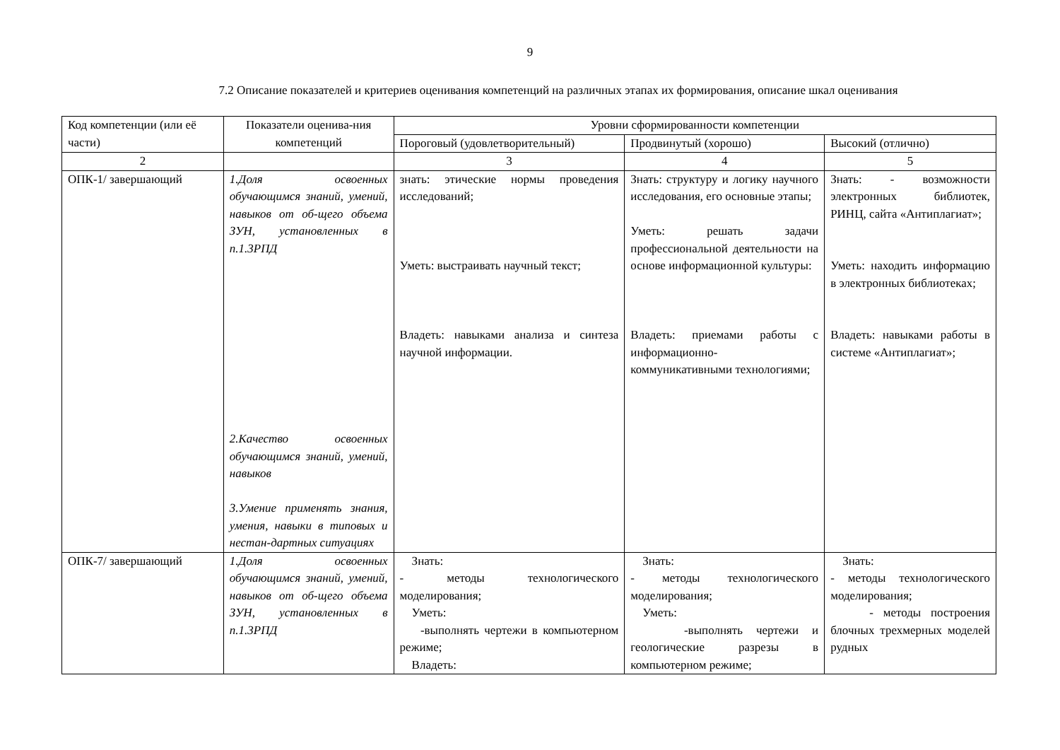9
7.2 Описание показателей и критериев оценивания компетенций на различных этапах их формирования, описание шкал оценивания
| Код компетенции (или её части) | Показатели оценива-ния компетенций | Уровни сформированности компетенции | | |
| --- | --- | --- | --- | --- |
| | | Пороговый (удовлетворительный) | Продвинутый (хорошо) | Высокий (отлично) |
| 2 | | 3 | 4 | 5 |
| ОПК-1/ завершающий | 1.Доля освоенных обучающимся знаний, умений, навыков от об-щего объема ЗУН, установленных в п.1.3РПД 2.Качество освоенных обучающимся знаний, умений, навыков 3.Умение применять знания, умения, навыки в типовых и нестан-дартных ситуациях | знать: этические нормы проведения исследований; Уметь: выстраивать научный текст; Владеть: навыками анализа и синтеза научной информации. | Знать: структуру и логику научного исследования, его основные этапы; Уметь: решать задачи профессиональной деятельности на основе информационной культуры: Владеть: приемами работы с информационно-коммуникативными технологиями; | Знать: - возможности электронных библиотек, РИНЦ, сайта «Антиплагиат»; Уметь: находить информацию в электронных библиотеках; Владеть: навыками работы в системе «Антиплагиат»; |
| ОПК-7/ завершающий | 1.Доля освоенных обучающимся знаний, умений, навыков от об-щего объема ЗУН, установленных в п.1.3РПД | Знать: - методы технологического моделирования; Уметь: -выполнять чертежи в компьютерном режиме; Владеть: | Знать: - методы технологического моделирования; Уметь: -выполнять чертежи и геологические разрезы в компьютерном режиме; | Знать: - методы технологического моделирования; - методы построения блочных трехмерных моделей рудных |